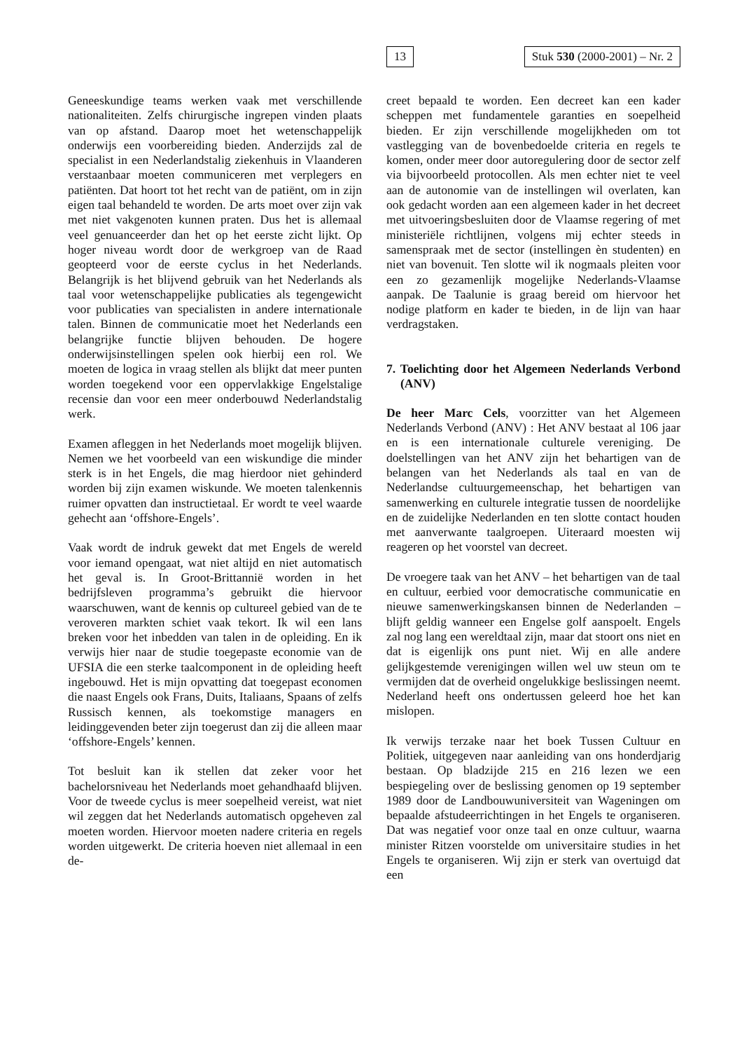13 Stuk 530 (2000-2001) – Nr. 2
Geneeskundige teams werken vaak met verschillende nationaliteiten. Zelfs chirurgische ingrepen vinden plaats van op afstand. Daarop moet het wetenschappelijk onderwijs een voorbereiding bieden. Anderzijds zal de specialist in een Nederlandstalig ziekenhuis in Vlaanderen verstaanbaar moeten communiceren met verplegers en patiënten. Dat hoort tot het recht van de patiënt, om in zijn eigen taal behandeld te worden. De arts moet over zijn vak met niet vakgenoten kunnen praten. Dus het is allemaal veel genuanceerder dan het op het eerste zicht lijkt. Op hoger niveau wordt door de werkgroep van de Raad geopteerd voor de eerste cyclus in het Nederlands. Belangrijk is het blijvend gebruik van het Nederlands als taal voor wetenschappelijke publicaties als tegengewicht voor publicaties van specialisten in andere internationale talen. Binnen de communicatie moet het Nederlands een belangrijke functie blijven behouden. De hogere onderwijsinstellingen spelen ook hierbij een rol. We moeten de logica in vraag stellen als blijkt dat meer punten worden toegekend voor een oppervlakkige Engelstalige recensie dan voor een meer onderbouwd Nederlandstalig werk.
Examen afleggen in het Nederlands moet mogelijk blijven. Nemen we het voorbeeld van een wiskundige die minder sterk is in het Engels, die mag hierdoor niet gehinderd worden bij zijn examen wiskunde. We moeten talenkennis ruimer opvatten dan instructietaal. Er wordt te veel waarde gehecht aan ‘offshore-Engels’.
Vaak wordt de indruk gewekt dat met Engels de wereld voor iemand opengaat, wat niet altijd en niet automatisch het geval is. In Groot-Brittannië worden in het bedrijfsleven programma’s gebruikt die hiervoor waarschuwen, want de kennis op cultureel gebied van de te veroveren markten schiet vaak tekort. Ik wil een lans breken voor het inbedden van talen in de opleiding. En ik verwijs hier naar de studie toegepaste economie van de UFSIA die een sterke taalcomponent in de opleiding heeft ingebouwd. Het is mijn opvatting dat toegepast economen die naast Engels ook Frans, Duits, Italiaans, Spaans of zelfs Russisch kennen, als toekomstige managers en leidinggevenden beter zijn toegerust dan zij die alleen maar ‘offshore-Engels’ kennen.
Tot besluit kan ik stellen dat zeker voor het bachelorsniveau het Nederlands moet gehandhaafd blijven. Voor de tweede cyclus is meer soepelheid vereist, wat niet wil zeggen dat het Nederlands automatisch opgeheven zal moeten worden. Hiervoor moeten nadere criteria en regels worden uitgewerkt. De criteria hoeven niet allemaal in een de-
creet bepaald te worden. Een decreet kan een kader scheppen met fundamentele garanties en soepelheid bieden. Er zijn verschillende mogelijkheden om tot vastlegging van de bovenbedoelde criteria en regels te komen, onder meer door autoregulering door de sector zelf via bijvoorbeeld protocollen. Als men echter niet te veel aan de autonomie van de instellingen wil overlaten, kan ook gedacht worden aan een algemeen kader in het decreet met uitvoeringsbesluiten door de Vlaamse regering of met ministeriële richtlijnen, volgens mij echter steeds in samenspraak met de sector (instellingen èn studenten) en niet van bovenuit. Ten slotte wil ik nogmaals pleiten voor een zo gezamenlijk mogelijke Nederlands-Vlaamse aanpak. De Taalunie is graag bereid om hiervoor het nodige platform en kader te bieden, in de lijn van haar verdragstaken.
7. Toelichting door het Algemeen Nederlands Verbond (ANV)
De heer Marc Cels, voorzitter van het Algemeen Nederlands Verbond (ANV) : Het ANV bestaat al 106 jaar en is een internationale culturele vereniging. De doelstellingen van het ANV zijn het behartigen van de belangen van het Nederlands als taal en van de Nederlandse cultuurgemeenschap, het behartigen van samenwerking en culturele integratie tussen de noordelijke en de zuidelijke Nederlanden en ten slotte contact houden met aanverwante taalgroepen. Uiteraard moesten wij reageren op het voorstel van decreet.
De vroegere taak van het ANV – het behartigen van de taal en cultuur, eerbied voor democratische communicatie en nieuwe samenwerkingskansen binnen de Nederlanden – blijft geldig wanneer een Engelse golf aanspoelt. Engels zal nog lang een wereldtaal zijn, maar dat stoort ons niet en dat is eigenlijk ons punt niet. Wij en alle andere gelijkgestemde verenigingen willen wel uw steun om te vermijden dat de overheid ongelukkige beslissingen neemt. Nederland heeft ons ondertussen geleerd hoe het kan mislopen.
Ik verwijs terzake naar het boek Tussen Cultuur en Politiek, uitgegeven naar aanleiding van ons honderdjarig bestaan. Op bladzijde 215 en 216 lezen we een bespiegeling over de beslissing genomen op 19 september 1989 door de Landbouwuniversiteit van Wageningen om bepaalde afstudeerrichtingen in het Engels te organiseren. Dat was negatief voor onze taal en onze cultuur, waarna minister Ritzen voorstelde om universitaire studies in het Engels te organiseren. Wij zijn er sterk van overtuigd dat een